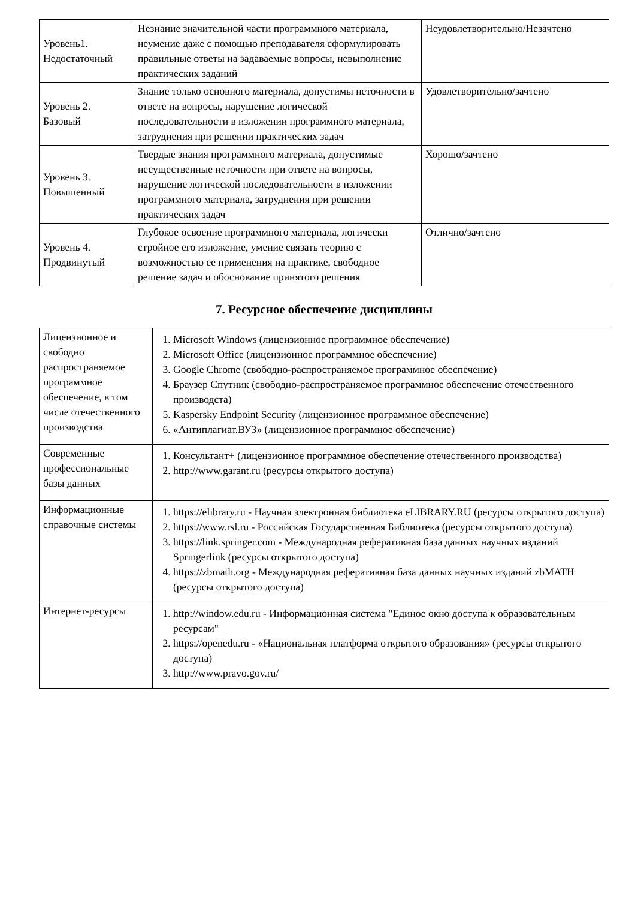| Уровень1. Недостаточный | Незнание значительной части программного материала, неумение даже с помощью преподавателя сформулировать правильные ответы на задаваемые вопросы, невыполнение практических заданий | Неудовлетворительно/Незачтено |
| Уровень 2. Базовый | Знание только основного материала, допустимы неточности в ответе на вопросы, нарушение логической последовательности в изложении программного материала, затруднения при решении практических задач | Удовлетворительно/зачтено |
| Уровень 3. Повышенный | Твердые знания программного материала, допустимые несущественные неточности при ответе на вопросы, нарушение логической последовательности в изложении программного материала, затруднения при решении практических задач | Хорошо/зачтено |
| Уровень 4. Продвинутый | Глубокое освоение программного материала, логически стройное его изложение, умение связать теорию с возможностью ее применения на практике, свободное решение задач и обоснование принятого решения | Отлично/зачтено |
7. Ресурсное обеспечение дисциплины
| Лицензионное и свободно распространяемое программное обеспечение, в том числе отечественного производства | 1. Microsoft Windows (лицензионное программное обеспечение) 2. Microsoft Office (лицензионное программное обеспечение) 3. Google Chrome (свободно-распространяемое программное обеспечение) 4. Браузер Спутник (свободно-распространяемое программное обеспечение отечественного производста) 5. Kaspersky Endpoint Security (лицензионное программное обеспечение) 6. «Антиплагиат.ВУЗ» (лицензионное программное обеспечение) |
| Современные профессиональные базы данных | 1. Консультант+ (лицензионное программное обеспечение отечественного производства) 2. http://www.garant.ru (ресурсы открытого доступа) |
| Информационные справочные системы | 1. https://elibrary.ru - Научная электронная библиотека eLIBRARY.RU (ресурсы открытого доступа) 2. https://www.rsl.ru - Российская Государственная Библиотека (ресурсы открытого доступа) 3. https://link.springer.com - Международная реферативная база данных научных изданий Springerlink (ресурсы открытого доступа) 4. https://zbmath.org - Международная реферативная база данных научных изданий zbMATH (ресурсы открытого доступа) |
| Интернет-ресурсы | 1. http://window.edu.ru - Информационная система "Единое окно доступа к образовательным ресурсам" 2. https://openedu.ru - «Национальная платформа открытого образования» (ресурсы открытого доступа) 3. http://www.pravo.gov.ru/ |